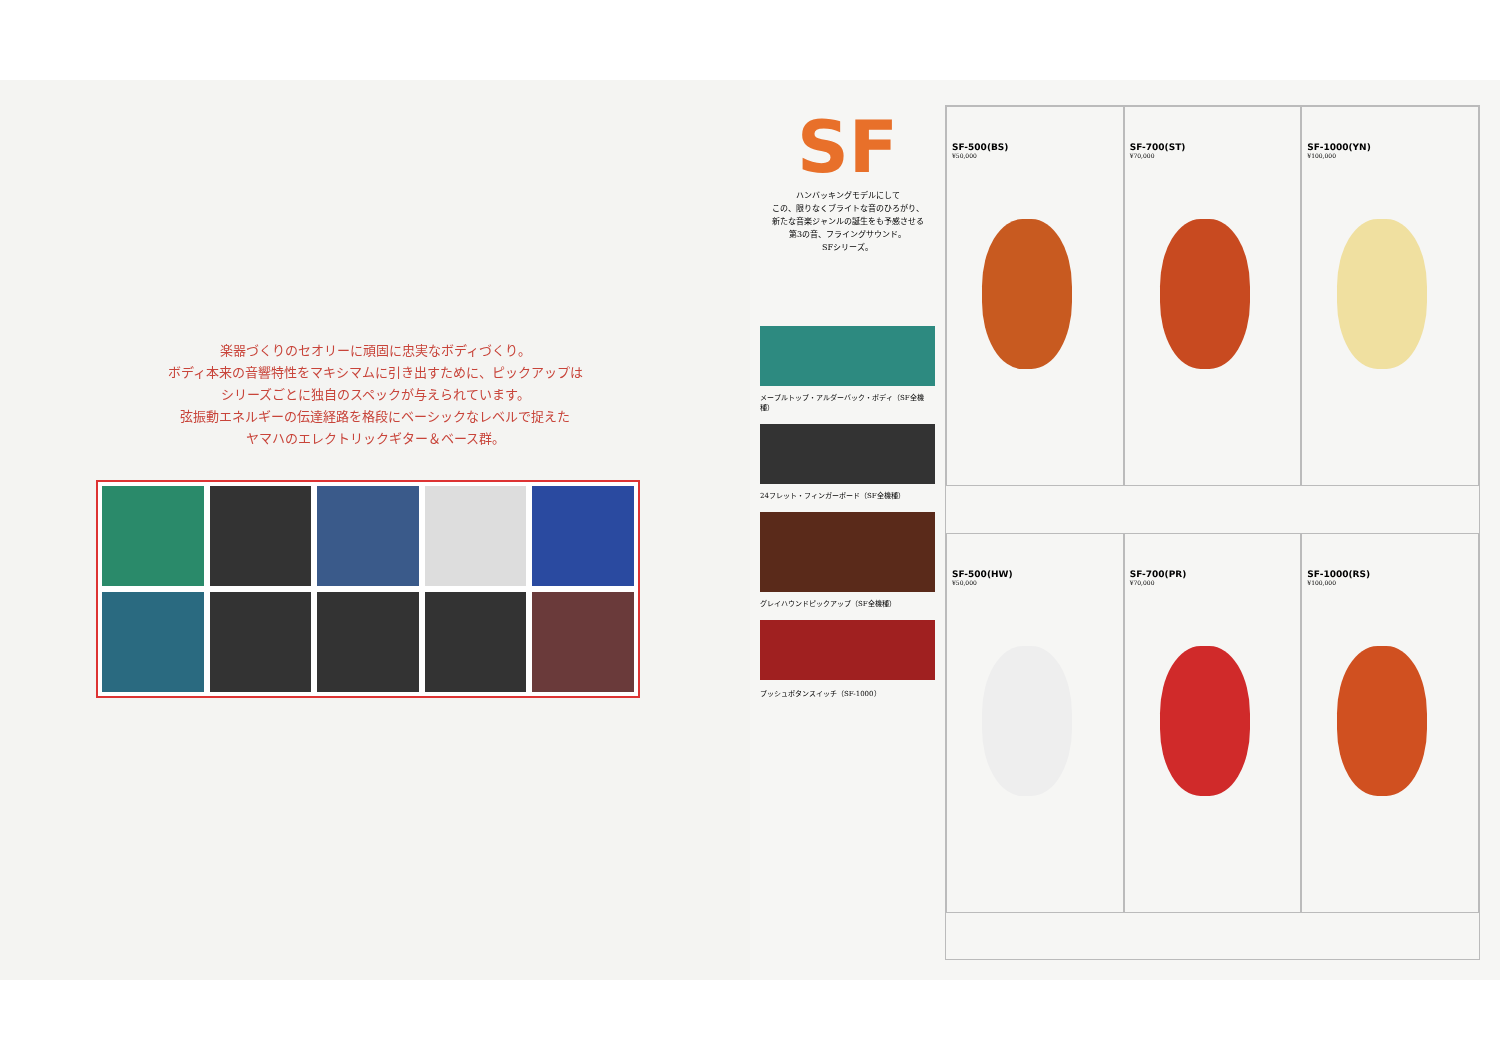楽器づくりのセオリーに頑固に忠実なボディづくり。
ボディ本来の音響特性をマキシマムに引き出すために、ピックアップは
シリーズごとに独自のスペックが与えられています。
弦振動エネルギーの伝達経路を格段にベーシックなレベルで捉えた
ヤマハのエレクトリックギター＆ベース群。
SF
ハンバッキングモデルにして
この、限りなくブライトな音のひろがり、
新たな音楽ジャンルの誕生をも予感させる
第3の音、フライングサウンド。
SFシリーズ。
メープルトップ・アルダーバック・ボディ（SF全機種）
24フレット・フィンガーボード（SF全機種）
グレイハウンドピックアップ（SF全機種）
プッシュボタンスイッチ（SF-1000）
SF-500(BS)
¥50,000
SF-700(ST)
¥70,000
SF-1000(YN)
¥100,000
SF-500(HW)
¥50,000
SF-700(PR)
¥70,000
SF-1000(RS)
¥100,000